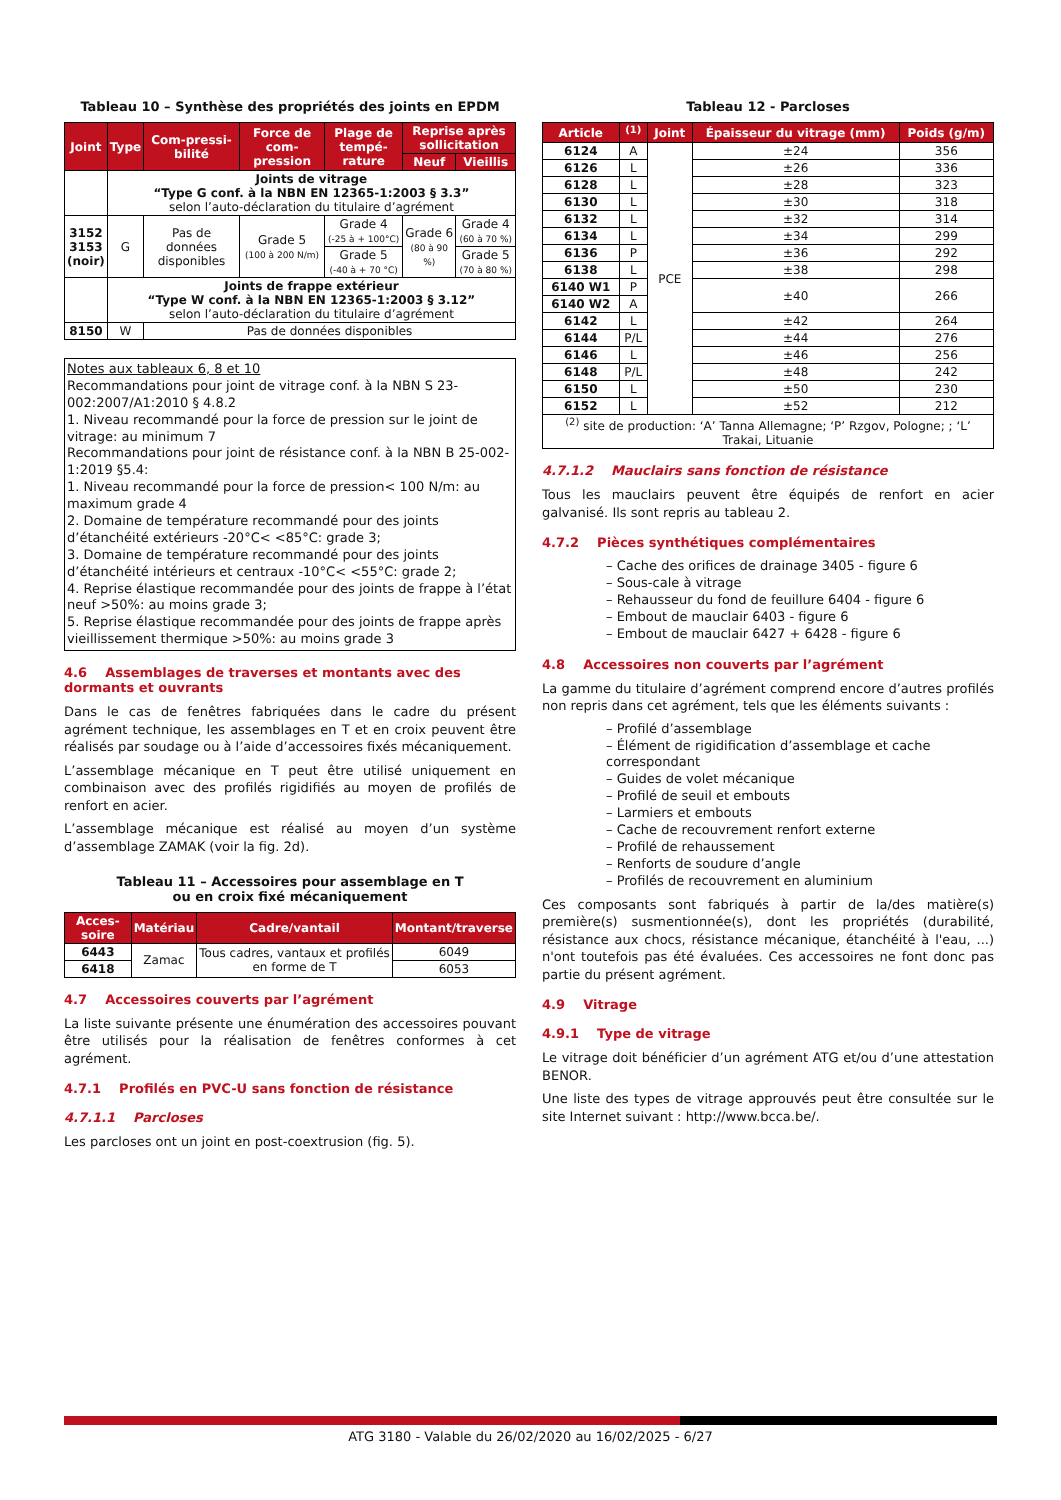Tableau 10 – Synthèse des propriétés des joints en EPDM
| Joint | Type | Com-pressi-bilité | Force de com-pression | Plage de tempé-rature | Reprise après sollicitation | |
| --- | --- | --- | --- | --- | --- | --- |
| | | | | | Neuf | Vieillis |
| | Joints de vitrage “Type G conf. à la NBN EN 12365-1:2003 § 3.3” selon l’auto-déclaration du titulaire d’agrément | | | | | |
| 3152 3153 (noir) | G | Pas de données disponibles | Grade 5 (100 à 200 N/m) | Grade 4 (-25 à + 100°C) | Grade 6 (80 à 90 %) | Grade 4 (60 à 70 %) |
| | | | | Grade 5 (-40 à + 70 °C) | | Grade 5 (70 à 80 %) |
| | Joints de frappe extérieur “Type W conf. à la NBN EN 12365-1:2003 § 3.12” selon l’auto-déclaration du titulaire d’agrément | | | | | |
| 8150 | W | Pas de données disponibles | | | | |
Notes aux tableaux 6, 8 et 10
Recommandations pour joint de vitrage conf. à la NBN S 23-002:2007/A1:2010 § 4.8.2
1. Niveau recommandé pour la force de pression sur le joint de vitrage: au minimum 7
Recommandations pour joint de résistance conf. à la NBN B 25-002-1:2019 §5.4:
1. Niveau recommandé pour la force de pression< 100 N/m: au maximum grade 4
2. Domaine de température recommandé pour des joints d’étanchéité extérieurs -20°C< <85°C: grade 3;
3. Domaine de température recommandé pour des joints d’étanchéité intérieurs et centraux -10°C< <55°C: grade 2;
4. Reprise élastique recommandée pour des joints de frappe à l’état neuf >50%: au moins grade 3;
5. Reprise élastique recommandée pour des joints de frappe après vieillissement thermique >50%: au moins grade 3
4.6 Assemblages de traverses et montants avec des dormants et ouvrants
Dans le cas de fenêtres fabriquées dans le cadre du présent agrément technique, les assemblages en T et en croix peuvent être réalisés par soudage ou à l’aide d’accessoires fixés mécaniquement.
L’assemblage mécanique en T peut être utilisé uniquement en combinaison avec des profilés rigidifiés au moyen de profilés de renfort en acier.
L’assemblage mécanique est réalisé au moyen d’un système d’assemblage ZAMAK (voir la fig. 2d).
Tableau 11 – Accessoires pour assemblage en T
ou en croix fixé mécaniquement
| Acces-soire | Matériau | Cadre/vantail | Montant/traverse |
| --- | --- | --- | --- |
| 6443 | Zamac | Tous cadres, vantaux et profilés en forme de T | 6049 |
| 6418 | | | 6053 |
4.7 Accessoires couverts par l’agrément
La liste suivante présente une énumération des accessoires pouvant être utilisés pour la réalisation de fenêtres conformes à cet agrément.
4.7.1 Profilés en PVC-U sans fonction de résistance
4.7.1.1 Parcloses
Les parcloses ont un joint en post-coextrusion (fig. 5).
Tableau 12 - Parcloses
| Article | <sup>(1)</sup> | Joint | Épaisseur du vitrage (mm) | Poids (g/m) |
| --- | --- | --- | --- | --- |
| 6124 | A | PCE | ±24 | 356 |
| 6126 | L | | ±26 | 336 |
| 6128 | L | | ±28 | 323 |
| 6130 | L | | ±30 | 318 |
| 6132 | L | | ±32 | 314 |
| 6134 | L | | ±34 | 299 |
| 6136 | P | | ±36 | 292 |
| 6138 | L | | ±38 | 298 |
| 6140 W1 | P | | ±40 | 266 |
| 6140 W2 | A | | | |
| 6142 | L | | ±42 | 264 |
| 6144 | P/L | | ±44 | 276 |
| 6146 | L | | ±46 | 256 |
| 6148 | P/L | | ±48 | 242 |
| 6150 | L | | ±50 | 230 |
| 6152 | L | | ±52 | 212 |
| <sup>(2)</sup> site de production: ‘A’ Tanna Allemagne; ‘P’ Rzgov, Pologne; ; ‘L’ Trakai, Lituanie | | | | |
4.7.1.2 Mauclairs sans fonction de résistance
Tous les mauclairs peuvent être équipés de renfort en acier galvanisé. Ils sont repris au tableau 2.
4.7.2 Pièces synthétiques complémentaires
– Cache des orifices de drainage 3405 - figure 6
– Sous-cale à vitrage
– Rehausseur du fond de feuillure 6404 - figure 6
– Embout de mauclair 6403 - figure 6
– Embout de mauclair 6427 + 6428 - figure 6
4.8 Accessoires non couverts par l’agrément
La gamme du titulaire d’agrément comprend encore d’autres profilés non repris dans cet agrément, tels que les éléments suivants :
– Profilé d’assemblage
– Élément de rigidification d’assemblage et cache correspondant
– Guides de volet mécanique
– Profilé de seuil et embouts
– Larmiers et embouts
– Cache de recouvrement renfort externe
– Profilé de rehaussement
– Renforts de soudure d’angle
– Profilés de recouvrement en aluminium
Ces composants sont fabriqués à partir de la/des matière(s) première(s) susmentionnée(s), dont les propriétés (durabilité, résistance aux chocs, résistance mécanique, étanchéité à l'eau, ...) n'ont toutefois pas été évaluées. Ces accessoires ne font donc pas partie du présent agrément.
4.9 Vitrage
4.9.1 Type de vitrage
Le vitrage doit bénéficier d’un agrément ATG et/ou d’une attestation BENOR.
Une liste des types de vitrage approuvés peut être consultée sur le site Internet suivant : http://www.bcca.be/.
ATG 3180 - Valable du 26/02/2020 au 16/02/2025 - 6/27